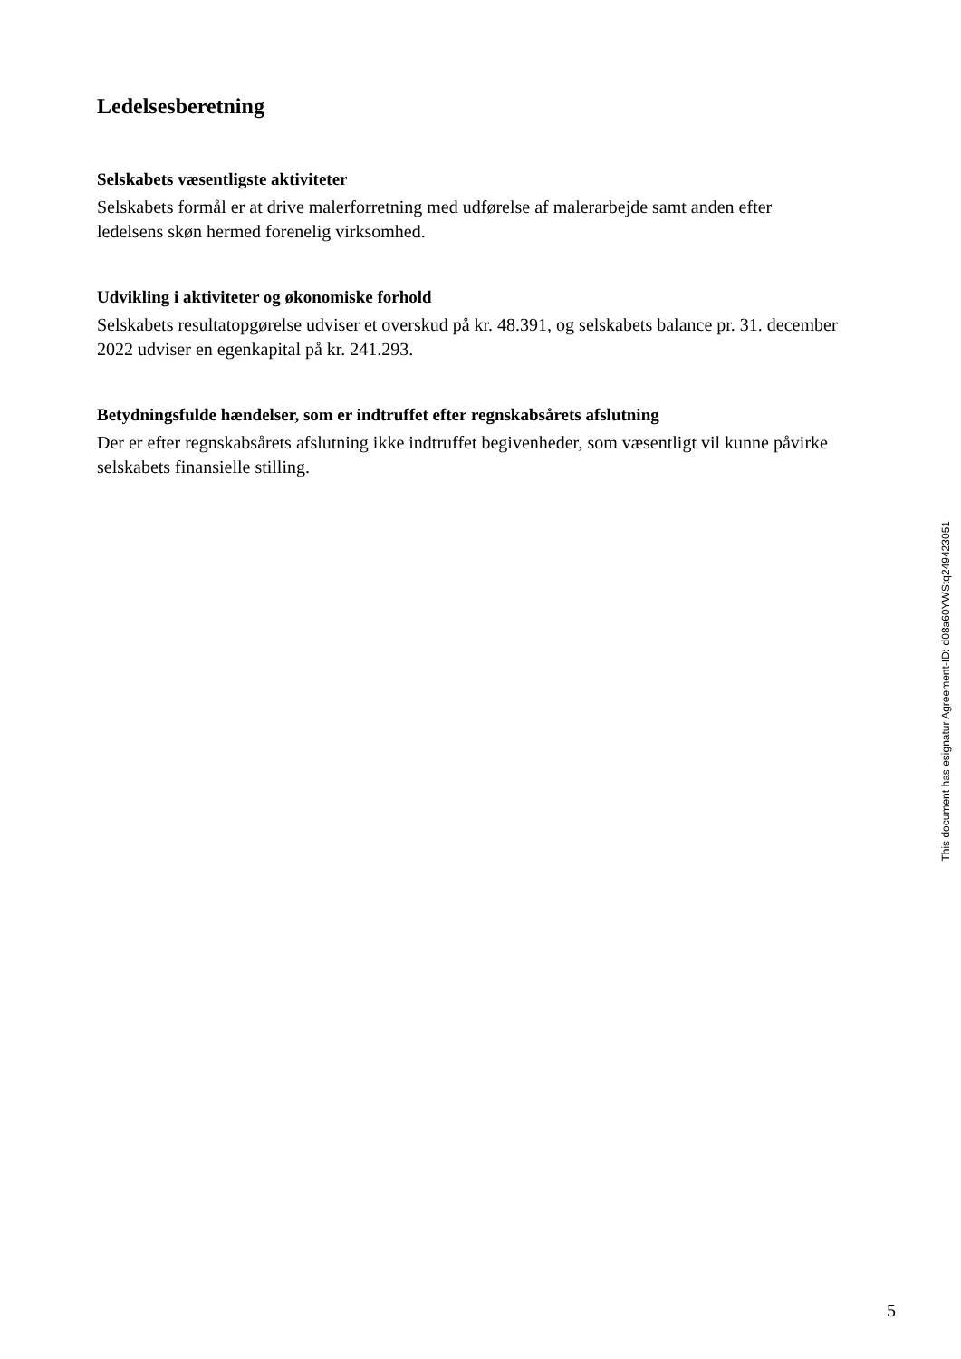Ledelsesberetning
Selskabets væsentligste aktiviteter
Selskabets formål er at drive malerforretning med udførelse af malerarbejde samt anden efter ledelsens skøn hermed forenelig virksomhed.
Udvikling i aktiviteter og økonomiske forhold
Selskabets resultatopgørelse udviser et overskud på kr. 48.391, og selskabets balance pr. 31. december 2022 udviser en egenkapital på kr. 241.293.
Betydningsfulde hændelser, som er indtruffet efter regnskabsårets afslutning
Der er efter regnskabsårets afslutning ikke indtruffet begivenheder, som væsentligt vil kunne påvirke selskabets finansielle stilling.
This document has esignatur Agreement-ID: d08a60YWStq249423051
5